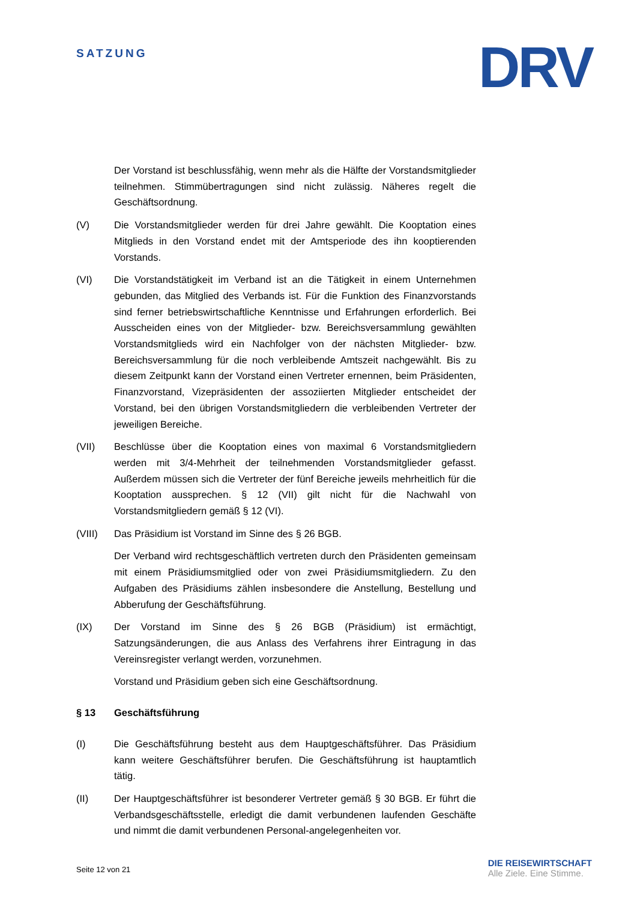SATZUNG
DRV
Der Vorstand ist beschlussfähig, wenn mehr als die Hälfte der Vorstandsmitglieder teilnehmen. Stimmübertragungen sind nicht zulässig. Näheres regelt die Geschäftsordnung.
(V) Die Vorstandsmitglieder werden für drei Jahre gewählt. Die Kooptation eines Mitglieds in den Vorstand endet mit der Amtsperiode des ihn kooptierenden Vorstands.
(VI) Die Vorstandstätigkeit im Verband ist an die Tätigkeit in einem Unternehmen gebunden, das Mitglied des Verbands ist. Für die Funktion des Finanzvorstands sind ferner betriebswirtschaftliche Kenntnisse und Erfahrungen erforderlich. Bei Ausscheiden eines von der Mitglieder- bzw. Bereichsversammlung gewählten Vorstandsmitglieds wird ein Nachfolger von der nächsten Mitglieder- bzw. Bereichsversammlung für die noch verbleibende Amtszeit nachgewählt. Bis zu diesem Zeitpunkt kann der Vorstand einen Vertreter ernennen, beim Präsidenten, Finanzvorstand, Vizepräsidenten der assoziierten Mitglieder entscheidet der Vorstand, bei den übrigen Vorstandsmitgliedern die verbleibenden Vertreter der jeweiligen Bereiche.
(VII) Beschlüsse über die Kooptation eines von maximal 6 Vorstandsmitgliedern werden mit 3/4-Mehrheit der teilnehmenden Vorstandsmitglieder gefasst. Außerdem müssen sich die Vertreter der fünf Bereiche jeweils mehrheitlich für die Kooptation aussprechen. § 12 (VII) gilt nicht für die Nachwahl von Vorstandsmitgliedern gemäß § 12 (VI).
(VIII) Das Präsidium ist Vorstand im Sinne des § 26 BGB.
Der Verband wird rechtsgeschäftlich vertreten durch den Präsidenten gemeinsam mit einem Präsidiumsmitglied oder von zwei Präsidiumsmitgliedern. Zu den Aufgaben des Präsidiums zählen insbesondere die Anstellung, Bestellung und Abberufung der Geschäftsführung.
(IX) Der Vorstand im Sinne des § 26 BGB (Präsidium) ist ermächtigt, Satzungsänderungen, die aus Anlass des Verfahrens ihrer Eintragung in das Vereinsregister verlangt werden, vorzunehmen.
Vorstand und Präsidium geben sich eine Geschäftsordnung.
§ 13 Geschäftsführung
(I) Die Geschäftsführung besteht aus dem Hauptgeschäftsführer. Das Präsidium kann weitere Geschäftsführer berufen. Die Geschäftsführung ist hauptamtlich tätig.
(II) Der Hauptgeschäftsführer ist besonderer Vertreter gemäß § 30 BGB. Er führt die Verbandsgeschäftsstelle, erledigt die damit verbundenen laufenden Geschäfte und nimmt die damit verbundenen Personal-angelegenheiten vor.
Seite 12 von 21
DIE REISEWIRTSCHAFT
Alle Ziele. Eine Stimme.